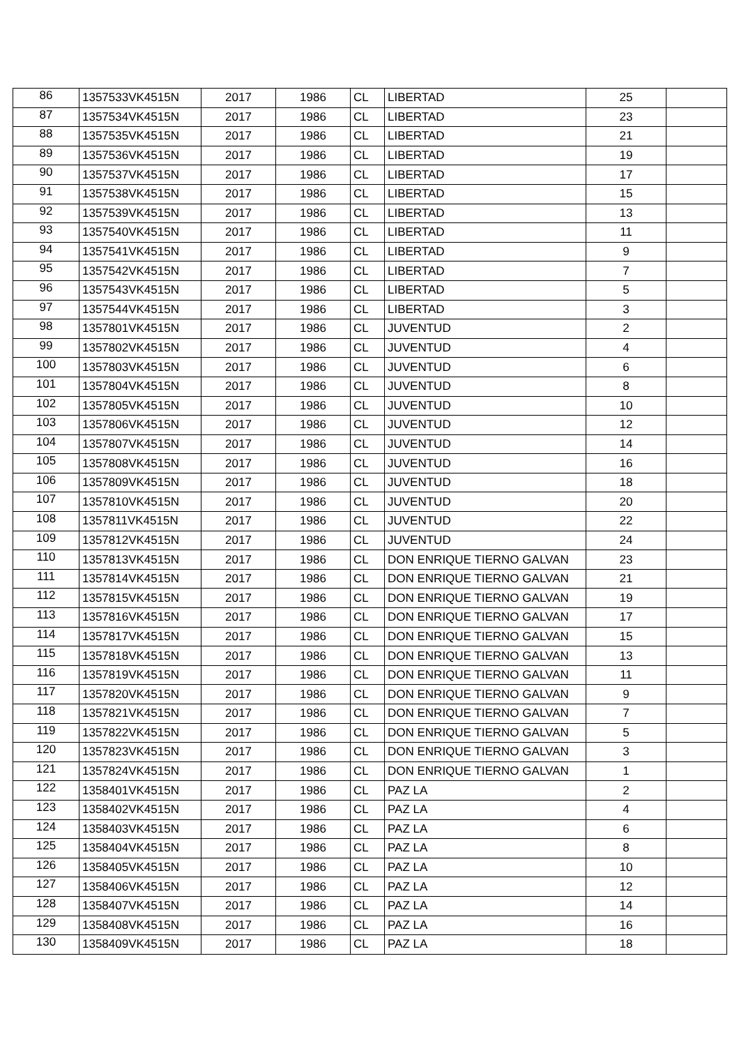| 86 | 1357533VK4515N | 2017 | 1986 | CL | LIBERTAD | 25 | |
| 87 | 1357534VK4515N | 2017 | 1986 | CL | LIBERTAD | 23 | |
| 88 | 1357535VK4515N | 2017 | 1986 | CL | LIBERTAD | 21 | |
| 89 | 1357536VK4515N | 2017 | 1986 | CL | LIBERTAD | 19 | |
| 90 | 1357537VK4515N | 2017 | 1986 | CL | LIBERTAD | 17 | |
| 91 | 1357538VK4515N | 2017 | 1986 | CL | LIBERTAD | 15 | |
| 92 | 1357539VK4515N | 2017 | 1986 | CL | LIBERTAD | 13 | |
| 93 | 1357540VK4515N | 2017 | 1986 | CL | LIBERTAD | 11 | |
| 94 | 1357541VK4515N | 2017 | 1986 | CL | LIBERTAD | 9 | |
| 95 | 1357542VK4515N | 2017 | 1986 | CL | LIBERTAD | 7 | |
| 96 | 1357543VK4515N | 2017 | 1986 | CL | LIBERTAD | 5 | |
| 97 | 1357544VK4515N | 2017 | 1986 | CL | LIBERTAD | 3 | |
| 98 | 1357801VK4515N | 2017 | 1986 | CL | JUVENTUD | 2 | |
| 99 | 1357802VK4515N | 2017 | 1986 | CL | JUVENTUD | 4 | |
| 100 | 1357803VK4515N | 2017 | 1986 | CL | JUVENTUD | 6 | |
| 101 | 1357804VK4515N | 2017 | 1986 | CL | JUVENTUD | 8 | |
| 102 | 1357805VK4515N | 2017 | 1986 | CL | JUVENTUD | 10 | |
| 103 | 1357806VK4515N | 2017 | 1986 | CL | JUVENTUD | 12 | |
| 104 | 1357807VK4515N | 2017 | 1986 | CL | JUVENTUD | 14 | |
| 105 | 1357808VK4515N | 2017 | 1986 | CL | JUVENTUD | 16 | |
| 106 | 1357809VK4515N | 2017 | 1986 | CL | JUVENTUD | 18 | |
| 107 | 1357810VK4515N | 2017 | 1986 | CL | JUVENTUD | 20 | |
| 108 | 1357811VK4515N | 2017 | 1986 | CL | JUVENTUD | 22 | |
| 109 | 1357812VK4515N | 2017 | 1986 | CL | JUVENTUD | 24 | |
| 110 | 1357813VK4515N | 2017 | 1986 | CL | DON ENRIQUE TIERNO GALVAN | 23 | |
| 111 | 1357814VK4515N | 2017 | 1986 | CL | DON ENRIQUE TIERNO GALVAN | 21 | |
| 112 | 1357815VK4515N | 2017 | 1986 | CL | DON ENRIQUE TIERNO GALVAN | 19 | |
| 113 | 1357816VK4515N | 2017 | 1986 | CL | DON ENRIQUE TIERNO GALVAN | 17 | |
| 114 | 1357817VK4515N | 2017 | 1986 | CL | DON ENRIQUE TIERNO GALVAN | 15 | |
| 115 | 1357818VK4515N | 2017 | 1986 | CL | DON ENRIQUE TIERNO GALVAN | 13 | |
| 116 | 1357819VK4515N | 2017 | 1986 | CL | DON ENRIQUE TIERNO GALVAN | 11 | |
| 117 | 1357820VK4515N | 2017 | 1986 | CL | DON ENRIQUE TIERNO GALVAN | 9 | |
| 118 | 1357821VK4515N | 2017 | 1986 | CL | DON ENRIQUE TIERNO GALVAN | 7 | |
| 119 | 1357822VK4515N | 2017 | 1986 | CL | DON ENRIQUE TIERNO GALVAN | 5 | |
| 120 | 1357823VK4515N | 2017 | 1986 | CL | DON ENRIQUE TIERNO GALVAN | 3 | |
| 121 | 1357824VK4515N | 2017 | 1986 | CL | DON ENRIQUE TIERNO GALVAN | 1 | |
| 122 | 1358401VK4515N | 2017 | 1986 | CL | PAZ LA | 2 | |
| 123 | 1358402VK4515N | 2017 | 1986 | CL | PAZ LA | 4 | |
| 124 | 1358403VK4515N | 2017 | 1986 | CL | PAZ LA | 6 | |
| 125 | 1358404VK4515N | 2017 | 1986 | CL | PAZ LA | 8 | |
| 126 | 1358405VK4515N | 2017 | 1986 | CL | PAZ LA | 10 | |
| 127 | 1358406VK4515N | 2017 | 1986 | CL | PAZ LA | 12 | |
| 128 | 1358407VK4515N | 2017 | 1986 | CL | PAZ LA | 14 | |
| 129 | 1358408VK4515N | 2017 | 1986 | CL | PAZ LA | 16 | |
| 130 | 1358409VK4515N | 2017 | 1986 | CL | PAZ LA | 18 | |